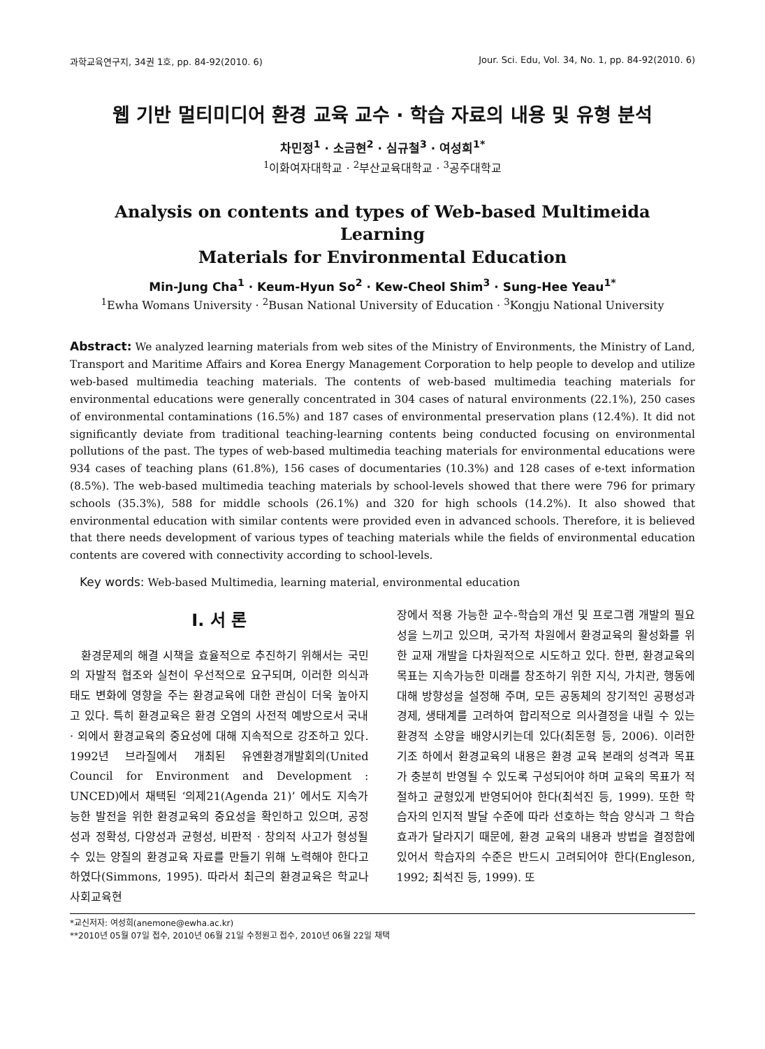과학교육연구지, 34권 1호, pp. 84-92(2010. 6) Jour. Sci. Edu, Vol. 34, No. 1, pp. 84-92(2010. 6)
웹 기반 멀티미디어 환경 교육 교수 · 학습 자료의 내용 및 유형 분석
차민정<sup>1</sup> · 소금현<sup>2</sup> · 심규철<sup>3</sup> · 여성희<sup>1*</sup>
<sup>1</sup> 이화여자대학교 · <sup>2</sup>부산교육대학교 · <sup>3</sup>공주대학교
Analysis on contents and types of Web-based Multimeida Learning
Materials for Environmental Education
Min-Jung Cha<sup>1</sup> · Keum-Hyun So<sup>2</sup> · Kew-Cheol Shim<sup>3</sup> · Sung-Hee Yeau<sup>1*</sup>
<sup>1</sup> Ewha Womans University · <sup>2</sup>Busan National University of Education · <sup>3</sup>Kongju National University
Abstract: We analyzed learning materials from web sites of the Ministry of Environments, the Ministry of Land, Transport and Maritime Affairs and Korea Energy Management Corporation to help people to develop and utilize web-based multimedia teaching materials. The contents of web-based multimedia teaching materials for environmental educations were generally concentrated in 304 cases of natural environments (22.1%), 250 cases of environmental contaminations (16.5%) and 187 cases of environmental preservation plans (12.4%). It did not significantly deviate from traditional teaching-learning contents being conducted focusing on environmental pollutions of the past. The types of web-based multimedia teaching materials for environmental educations were 934 cases of teaching plans (61.8%), 156 cases of documentaries (10.3%) and 128 cases of e-text information (8.5%). The web-based multimedia teaching materials by school-levels showed that there were 796 for primary schools (35.3%), 588 for middle schools (26.1%) and 320 for high schools (14.2%). It also showed that environmental education with similar contents were provided even in advanced schools. Therefore, it is believed that there needs development of various types of teaching materials while the fields of environmental education contents are covered with connectivity according to school-levels.
Key words: Web-based Multimedia, learning material, environmental education
Ⅰ. 서 론
환경문제의 해결 시책을 효율적으로 추진하기 위해서는 국민의 자발적 협조와 실천이 우선적으로 요구되며, 이러한 의식과 태도 변화에 영향을 주는 환경교육에 대한 관심이 더욱 높아지고 있다. 특히 환경교육은 환경 오염의 사전적 예방으로서 국내 · 외에서 환경교육의 중요성에 대해 지속적으로 강조하고 있다. 1992년 브라질에서 개최된 유엔환경개발회의(United Council for Environment and Development : UNCED)에서 채택된 ‘의제21(Agenda 21)’ 에서도 지속가능한 발전을 위한 환경교육의 중요성을 확인하고 있으며, 공정성과 정확성, 다양성과 균형성, 비판적 · 창의적 사고가 형성될 수 있는 양질의 환경교육 자료를 만들기 위해 노력해야 한다고 하였다(Simmons, 1995). 따라서 최근의 환경교육은 학교나 사회교육현
장에서 적용 가능한 교수-학습의 개선 및 프로그램 개발의 필요성을 느끼고 있으며, 국가적 차원에서 환경교육의 활성화를 위한 교재 개발을 다차원적으로 시도하고 있다. 한편, 환경교육의 목표는 지속가능한 미래를 창조하기 위한 지식, 가치관, 행동에 대해 방향성을 설정해 주며, 모든 공동체의 장기적인 공평성과 경제, 생태계를 고려하여 합리적으로 의사결정을 내릴 수 있는 환경적 소양을 배양시키는데 있다(최돈형 등, 2006). 이러한 기조 하에서 환경교육의 내용은 환경 교육 본래의 성격과 목표가 충분히 반영될 수 있도록 구성되어야 하며 교육의 목표가 적절하고 균형있게 반영되어야 한다(최석진 등, 1999). 또한 학습자의 인지적 발달 수준에 따라 선호하는 학습 양식과 그 학습 효과가 달라지기 때문에, 환경 교육의 내용과 방법을 결정함에 있어서 학습자의 수준은 반드시 고려되어야 한다(Engleson, 1992; 최석진 등, 1999). 또
*교신저자: 여성희(anemone@ewha.ac.kr)
**2010년 05월 07일 접수, 2010년 06월 21일 수정원고 접수, 2010년 06월 22일 채택